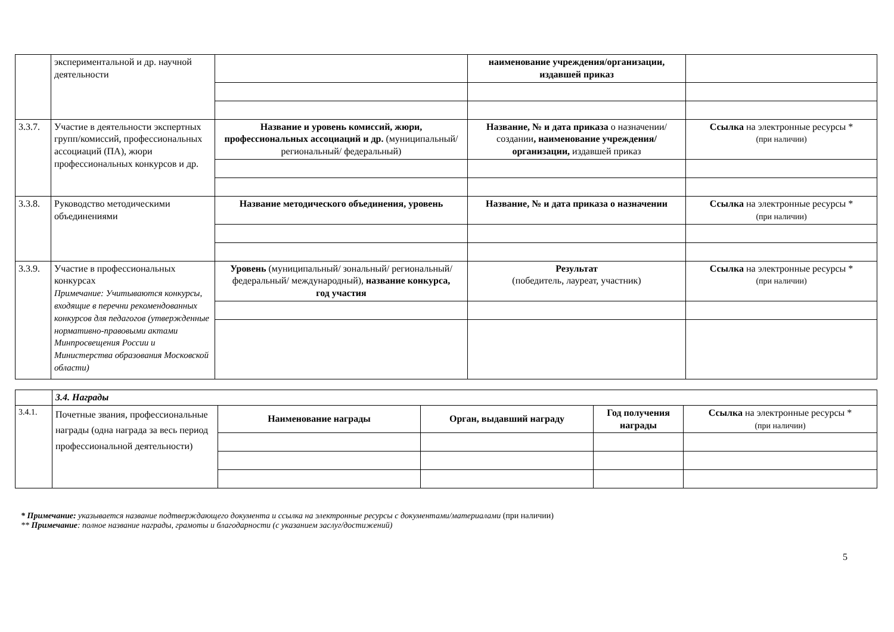| | экспериментальной и др. научной деятельности | | наименование учреждения/организации, издавшей приказ | |
| 3.3.7. | Участие в деятельности экспертных групп/комиссий, профессиональных ассоциаций (ПА), жюри профессиональных конкурсов и др. | Название и уровень комиссий, жюри, профессиональных ассоциаций и др. (муниципальный/ региональный/ федеральный) | Название, № и дата приказа о назначении/создании , наименование учреждения/организации, издавшей приказ | Ссылка на электронные ресурсы * (при наличии) |
| 3.3.8. | Руководство методическими объединениями | Название методического объединения, уровень | Название, № и дата приказа о назначении | Ссылка на электронные ресурсы * (при наличии) |
| 3.3.9. | Участие в профессиональных конкурсах Примечание: Учитываются конкурсы, входящие в перечни рекомендованных конкурсов для педагогов (утвержденные нормативно-правовыми актами Минпросвещения России и Министерства образования Московской области) | Уровень (муниципальный/ зональный/ региональный/федеральный/ международный), название конкурса, год участия | Результат (победитель, лауреат, участник) | Ссылка на электронные ресурсы * (при наличии) |
| | 3.4. Награды | | | | |
| 3.4.1. | Почетные звания, профессиональные награды (одна награда за весь период профессиональной деятельности) | Наименование награды | Орган, выдавший награду | Год получения награды | Ссылка на электронные ресурсы * (при наличии) |
* Примечание: указывается название подтверждающего документа и ссылка на электронные ресурсы с документами/материалами (при наличии)
** Примечание: полное название награды, грамоты и благодарности (с указанием заслуг/достижений)
5